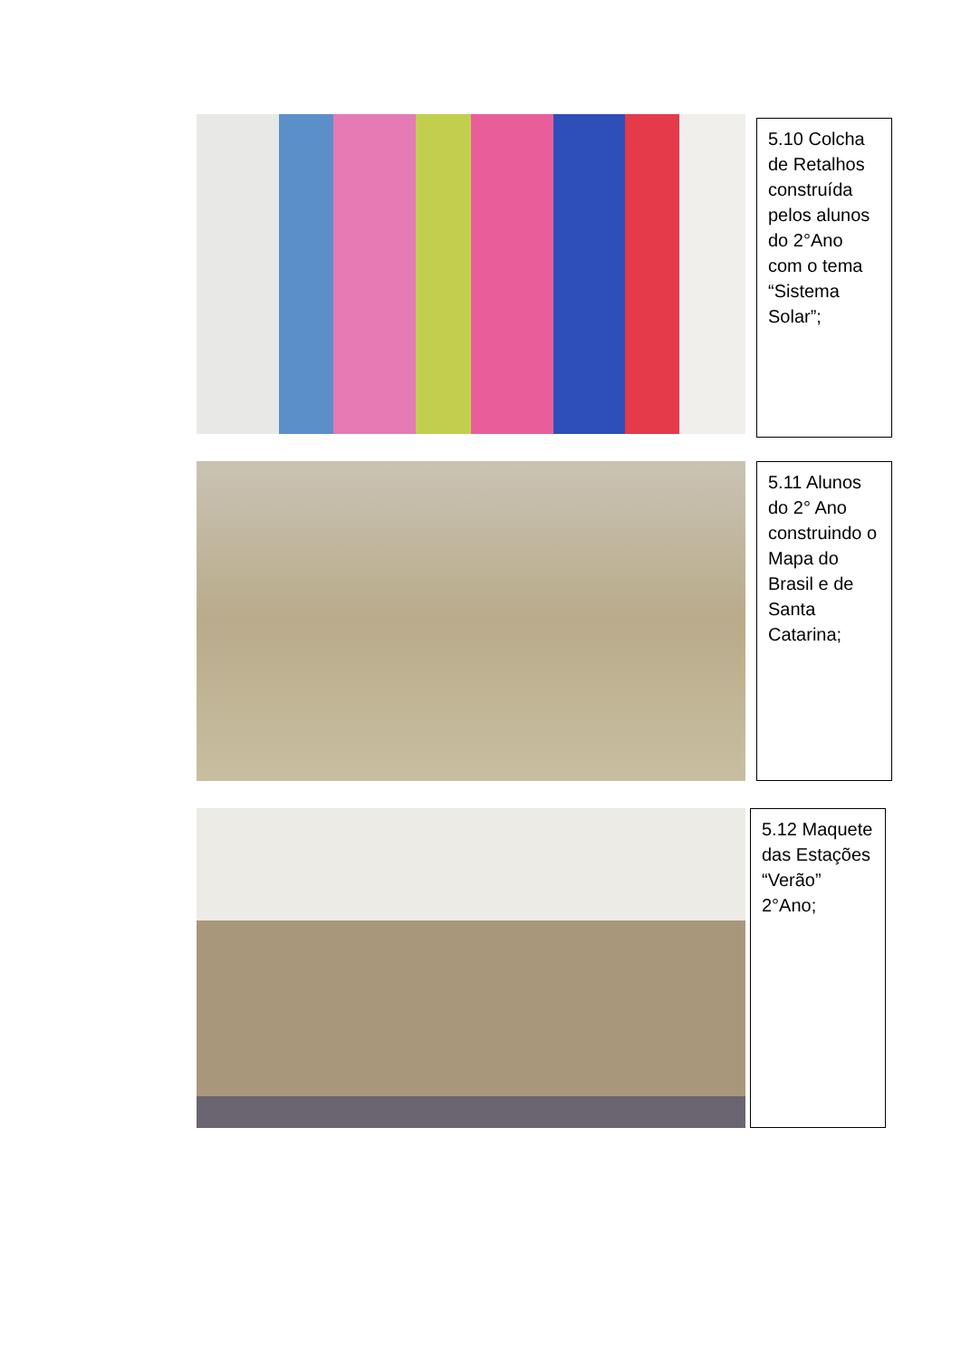5.10 Colcha de Retalhos construída pelos alunos do 2°Ano com o tema “Sistema Solar”;
5.11 Alunos do 2° Ano construindo o Mapa do Brasil e de Santa Catarina;
5.12 Maquete das Estações “Verão” 2°Ano;